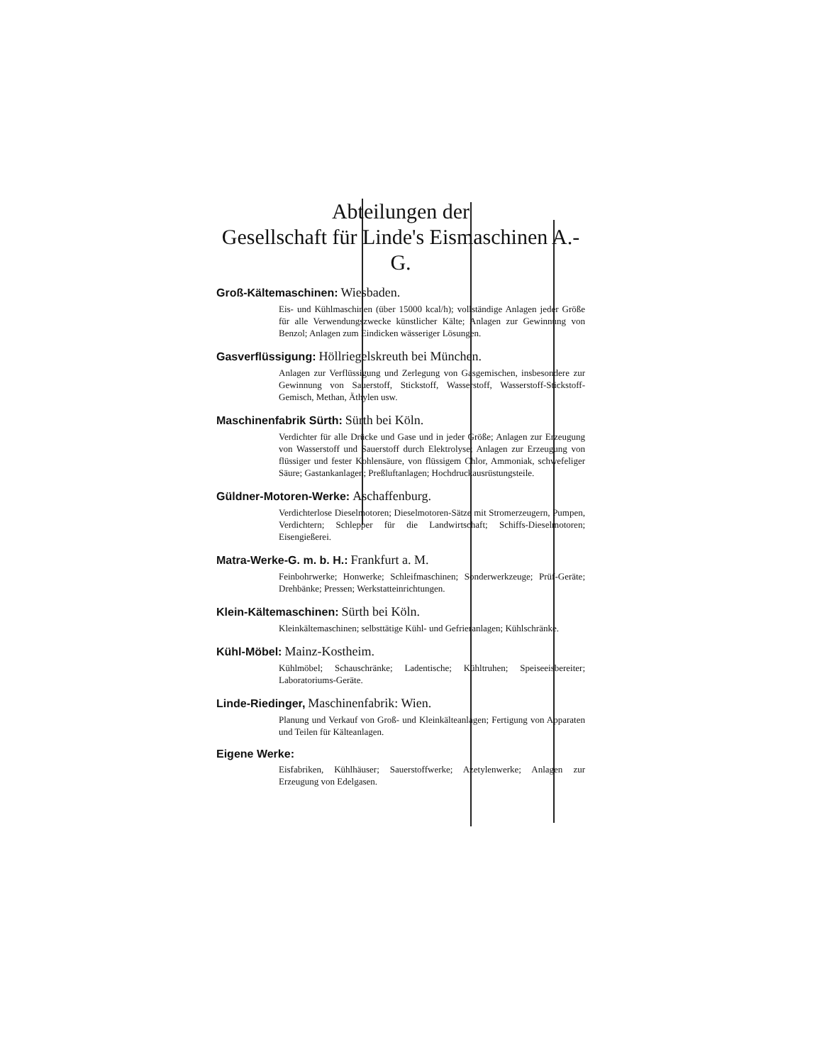Abteilungen der
Gesellschaft für Linde's Eismaschinen A.-G.
Groß-Kältemaschinen: Wiesbaden.
Eis- und Kühlmaschinen (über 15000 kcal/h); vollständige Anlagen jeder Größe für alle Verwendungszwecke künstlicher Kälte; Anlagen zur Gewinnung von Benzol; Anlagen zum Eindicken wässeriger Lösungen.
Gasverflüssigung: Höllriegelskreuth bei München.
Anlagen zur Verflüssigung und Zerlegung von Gasgemischen, insbesondere zur Gewinnung von Sauerstoff, Stickstoff, Wasserstoff, Wasserstoff-Stickstoff-Gemisch, Methan, Äthylen usw.
Maschinenfabrik Sürth: Sürth bei Köln.
Verdichter für alle Drücke und Gase und in jeder Größe; Anlagen zur Erzeugung von Wasserstoff und Sauerstoff durch Elektrolyse; Anlagen zur Erzeugung von flüssiger und fester Kohlensäure, von flüssigem Chlor, Ammoniak, schwefeliger Säure; Gastankanlagen; Preßluftanlagen; Hochdruckausrüstungsteile.
Güldner-Motoren-Werke: Aschaffenburg.
Verdichterlose Dieselmotoren; Dieselmotoren-Sätze mit Stromerzeugern, Pumpen, Verdichtern; Schlepper für die Landwirtschaft; Schiffs-Dieselmotoren; Eisengießerei.
Matra-Werke-G. m. b. H.: Frankfurt a. M.
Feinbohrwerke; Honwerke; Schleifmaschinen; Sonderwerkzeuge; Prüf-Geräte; Drehbänke; Pressen; Werkstatteinrichtungen.
Klein-Kältemaschinen: Sürth bei Köln.
Kleinkältemaschinen; selbsttätige Kühl- und Gefrieranlagen; Kühlschränke.
Kühl-Möbel: Mainz-Kostheim.
Kühlmöbel; Schauschränke; Ladentische; Kühltruhen; Speiseeisbereiter; Laboratoriums-Geräte.
Linde-Riedinger, Maschinenfabrik: Wien.
Planung und Verkauf von Groß- und Kleinkälteanlagen; Fertigung von Apparaten und Teilen für Kälteanlagen.
Eigene Werke:
Eisfabriken, Kühlhäuser; Sauerstoffwerke; Azetylenwerke; Anlagen zur Erzeugung von Edelgasen.